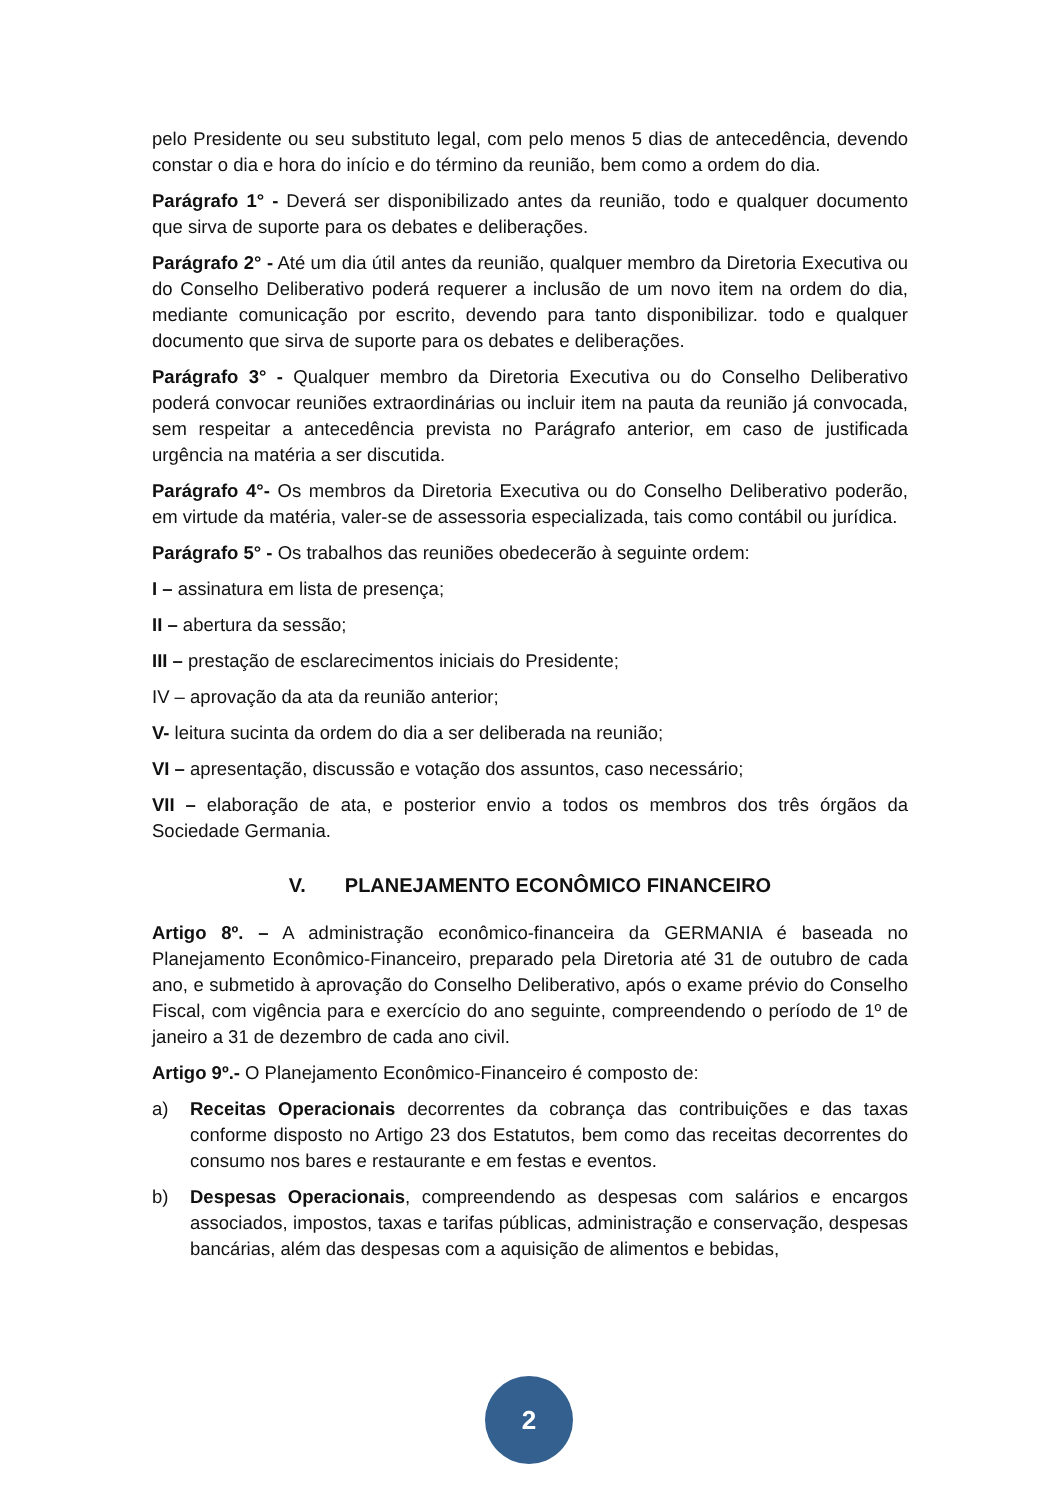pelo Presidente ou seu substituto legal, com pelo menos 5 dias de antecedência, devendo constar o dia e hora do início e do término da reunião, bem como a ordem do dia.
Parágrafo 1° - Deverá ser disponibilizado antes da reunião, todo e qualquer documento que sirva de suporte para os debates e deliberações.
Parágrafo 2° - Até um dia útil antes da reunião, qualquer membro da Diretoria Executiva ou do Conselho Deliberativo poderá requerer a inclusão de um novo item na ordem do dia, mediante comunicação por escrito, devendo para tanto disponibilizar. todo e qualquer documento que sirva de suporte para os debates e deliberações.
Parágrafo 3° - Qualquer membro da Diretoria Executiva ou do Conselho Deliberativo poderá convocar reuniões extraordinárias ou incluir item na pauta da reunião já convocada, sem respeitar a antecedência prevista no Parágrafo anterior, em caso de justificada urgência na matéria a ser discutida.
Parágrafo 4°- Os membros da Diretoria Executiva ou do Conselho Deliberativo poderão, em virtude da matéria, valer-se de assessoria especializada, tais como contábil ou jurídica.
Parágrafo 5° - Os trabalhos das reuniões obedecerão à seguinte ordem:
I – assinatura em lista de presença;
II – abertura da sessão;
III – prestação de esclarecimentos iniciais do Presidente;
IV – aprovação da ata da reunião anterior;
V- leitura sucinta da ordem do dia a ser deliberada na reunião;
VI – apresentação, discussão e votação dos assuntos, caso necessário;
VII – elaboração de ata, e posterior envio a todos os membros dos três órgãos da Sociedade Germania.
V. PLANEJAMENTO ECONÔMICO FINANCEIRO
Artigo 8º. – A administração econômico-financeira da GERMANIA é baseada no Planejamento Econômico-Financeiro, preparado pela Diretoria até 31 de outubro de cada ano, e submetido à aprovação do Conselho Deliberativo, após o exame prévio do Conselho Fiscal, com vigência para e exercício do ano seguinte, compreendendo o período de 1º de janeiro a 31 de dezembro de cada ano civil.
Artigo 9º.- O Planejamento Econômico-Financeiro é composto de:
a) Receitas Operacionais decorrentes da cobrança das contribuições e das taxas conforme disposto no Artigo 23 dos Estatutos, bem como das receitas decorrentes do consumo nos bares e restaurante e em festas e eventos.
b) Despesas Operacionais, compreendendo as despesas com salários e encargos associados, impostos, taxas e tarifas públicas, administração e conservação, despesas bancárias, além das despesas com a aquisição de alimentos e bebidas,
2